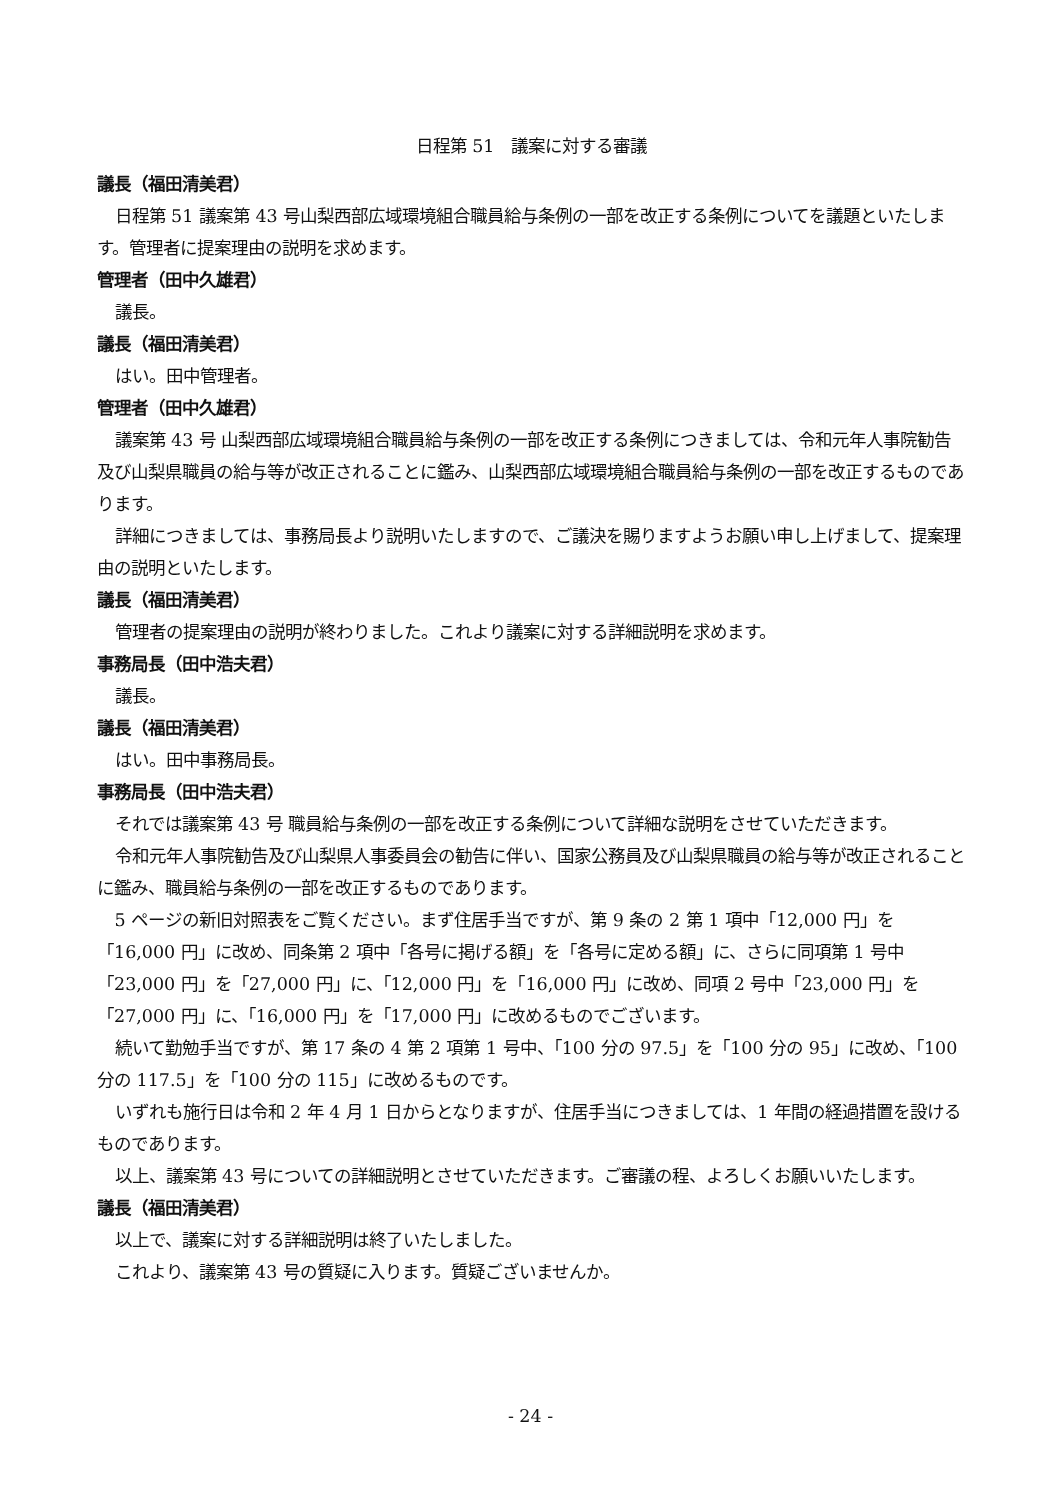日程第 51　議案に対する審議
議長（福田清美君）
日程第 51 議案第 43 号山梨西部広域環境組合職員給与条例の一部を改正する条例についてを議題といたします。管理者に提案理由の説明を求めます。
管理者（田中久雄君）
議長。
議長（福田清美君）
はい。田中管理者。
管理者（田中久雄君）
議案第 43 号 山梨西部広域環境組合職員給与条例の一部を改正する条例につきましては、令和元年人事院勧告及び山梨県職員の給与等が改正されることに鑑み、山梨西部広域環境組合職員給与条例の一部を改正するものであります。
詳細につきましては、事務局長より説明いたしますので、ご議決を賜りますようお願い申し上げまして、提案理由の説明といたします。
議長（福田清美君）
管理者の提案理由の説明が終わりました。これより議案に対する詳細説明を求めます。
事務局長（田中浩夫君）
議長。
議長（福田清美君）
はい。田中事務局長。
事務局長（田中浩夫君）
それでは議案第 43 号 職員給与条例の一部を改正する条例について詳細な説明をさせていただきます。
令和元年人事院勧告及び山梨県人事委員会の勧告に伴い、国家公務員及び山梨県職員の給与等が改正されることに鑑み、職員給与条例の一部を改正するものであります。
5 ページの新旧対照表をご覧ください。まず住居手当ですが、第 9 条の 2 第 1 項中「12,000 円」を「16,000 円」に改め、同条第 2 項中「各号に掲げる額」を「各号に定める額」に、さらに同項第 1 号中「23,000 円」を「27,000 円」に、「12,000 円」を「16,000 円」に改め、同項 2 号中「23,000 円」を「27,000 円」に、「16,000 円」を「17,000 円」に改めるものでございます。
続いて勤勉手当ですが、第 17 条の 4 第 2 項第 1 号中、「100 分の 97.5」を「100 分の 95」に改め、「100 分の 117.5」を「100 分の 115」に改めるものです。
いずれも施行日は令和 2 年 4 月 1 日からとなりますが、住居手当につきましては、1 年間の経過措置を設けるものであります。
以上、議案第 43 号についての詳細説明とさせていただきます。ご審議の程、よろしくお願いいたします。
議長（福田清美君）
以上で、議案に対する詳細説明は終了いたしました。
これより、議案第 43 号の質疑に入ります。質疑ございませんか。
- 24 -